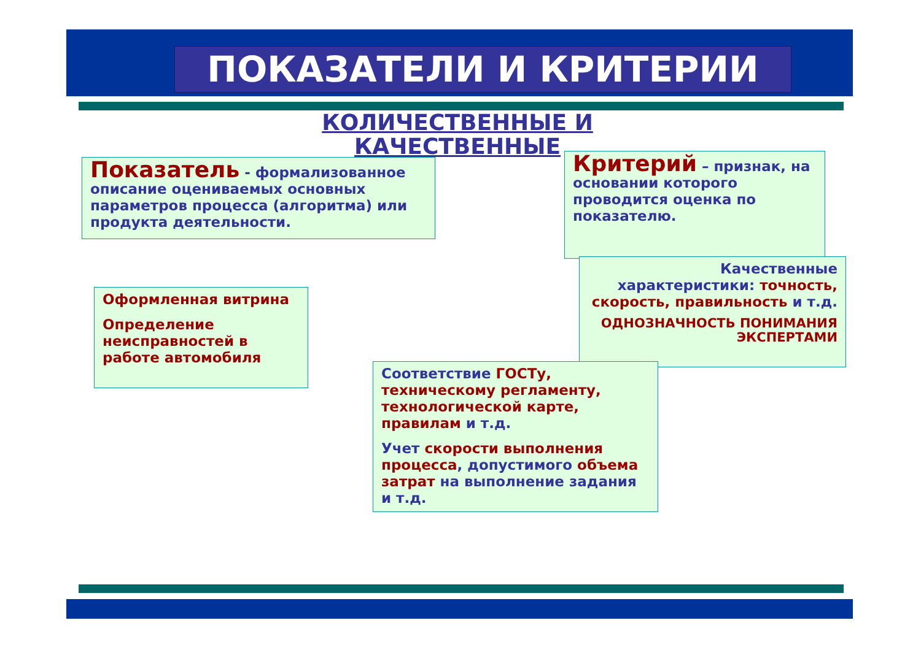ПОКАЗАТЕЛИ И КРИТЕРИИ
КОЛИЧЕСТВЕННЫЕ И КАЧЕСТВЕННЫЕ
Показатель - формализованное описание оцениваемых основных параметров процесса (алгоритма) или продукта деятельности.
Критерий – признак, на основании которого проводится оценка по показателю.
Качественные характеристики: точность, скорость, правильность и т.д.
ОДНОЗНАЧНОСТЬ ПОНИМАНИЯ ЭКСПЕРТАМИ
Оформленная витрина
Определение неисправностей в работе автомобиля
Соответствие ГОСТу, техническому регламенту, технологической карте, правилам и т.д.
Учет скорости выполнения процесса, допустимого объема затрат на выполнение задания и т.д.